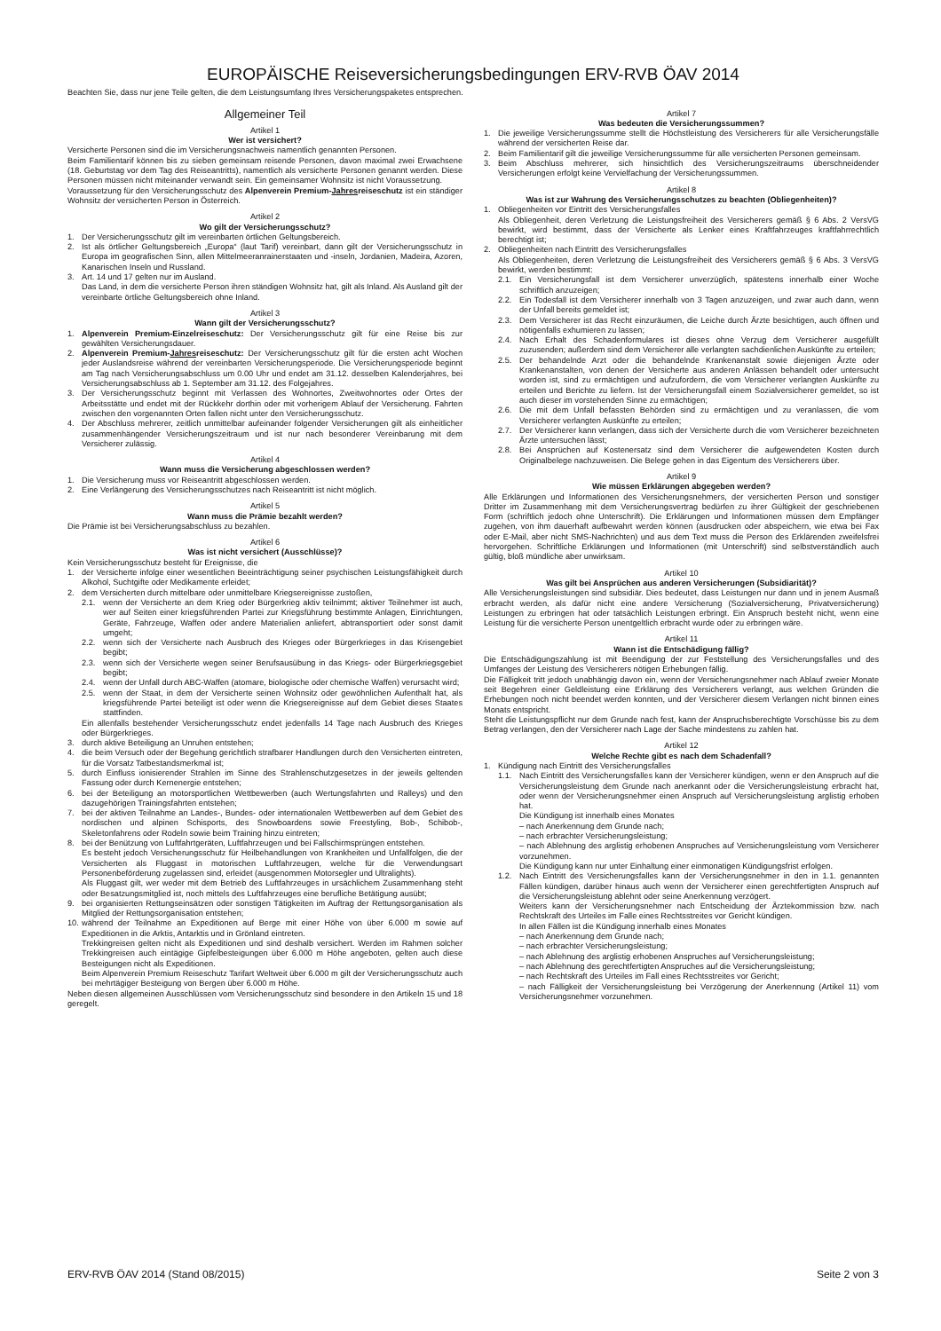EUROPÄISCHE Reiseversicherungsbedingungen ERV-RVB ÖAV 2014
Beachten Sie, dass nur jene Teile gelten, die dem Leistungsumfang Ihres Versicherungspaketes entsprechen.
Allgemeiner Teil
Artikel 1
Wer ist versichert?
Versicherte Personen sind die im Versicherungsnachweis namentlich genannten Personen.
Beim Familientarif können bis zu sieben gemeinsam reisende Personen, davon maximal zwei Erwachsene (18. Geburtstag vor dem Tag des Reiseantritts), namentlich als versicherte Personen genannt werden. Diese Personen müssen nicht miteinander verwandt sein. Ein gemeinsamer Wohnsitz ist nicht Voraussetzung.
Voraussetzung für den Versicherungsschutz des Alpenverein Premium-Jahresreiseschutz ist ein ständiger Wohnsitz der versicherten Person in Österreich.
Artikel 2
Wo gilt der Versicherungsschutz?
1. Der Versicherungsschutz gilt im vereinbarten örtlichen Geltungsbereich.
2. Ist als örtlicher Geltungsbereich „Europa“ (laut Tarif) vereinbart, dann gilt der Versicherungsschutz in Europa im geografischen Sinn, allen Mittelmeeranrainerstaaten und -inseln, Jordanien, Madeira, Azoren, Kanarischen Inseln und Russland.
3. Art. 14 und 17 gelten nur im Ausland.
Das Land, in dem die versicherte Person ihren ständigen Wohnsitz hat, gilt als Inland. Als Ausland gilt der vereinbarte örtliche Geltungsbereich ohne Inland.
Artikel 3
Wann gilt der Versicherungsschutz?
1. Alpenverein Premium-Einzelreiseschutz: Der Versicherungsschutz gilt für eine Reise bis zur gewählten Versicherungsdauer.
2. Alpenverein Premium-Jahresreiseschutz: Der Versicherungsschutz gilt für die ersten acht Wochen jeder Auslandsreise während der vereinbarten Versicherungsperiode. Die Versicherungsperiode beginnt am Tag nach Versicherungsabschluss um 0.00 Uhr und endet am 31.12. desselben Kalenderjahres, bei Versicherungsabschluss ab 1. September am 31.12. des Folgejahres.
3. Der Versicherungsschutz beginnt mit Verlassen des Wohnortes, Zweitwohnortes oder Ortes der Arbeitsstätte und endet mit der Rückkehr dorthin oder mit vorherigem Ablauf der Versicherung. Fahrten zwischen den vorgenannten Orten fallen nicht unter den Versicherungsschutz.
4. Der Abschluss mehrerer, zeitlich unmittelbar aufeinander folgender Versicherungen gilt als einheitlicher zusammenhängender Versicherungszeitraum und ist nur nach besonderer Vereinbarung mit dem Versicherer zulässig.
Artikel 4
Wann muss die Versicherung abgeschlossen werden?
1. Die Versicherung muss vor Reiseantritt abgeschlossen werden.
2. Eine Verlängerung des Versicherungsschutzes nach Reiseantritt ist nicht möglich.
Artikel 5
Wann muss die Prämie bezahlt werden?
Die Prämie ist bei Versicherungsabschluss zu bezahlen.
Artikel 6
Was ist nicht versichert (Ausschlüsse)?
Kein Versicherungsschutz besteht für Ereignisse, die
1. der Versicherte infolge einer wesentlichen Beeinträchtigung seiner psychischen Leistungsfähigkeit durch Alkohol, Suchtgifte oder Medikamente erleidet;
2. dem Versicherten durch mittelbare oder unmittelbare Kriegsereignisse zustoßen,
2.1. wenn der Versicherte an dem Krieg oder Bürgerkrieg aktiv teilnimmt; aktiver Teilnehmer ist auch, wer auf Seiten einer kriegsführenden Partei zur Kriegsführung bestimmte Anlagen, Einrichtungen, Geräte, Fahrzeuge, Waffen oder andere Materialien anliefert, abtransportiert oder sonst damit umgeht;
2.2. wenn sich der Versicherte nach Ausbruch des Krieges oder Bürgerkrieges in das Krisengebiet begibt;
2.3. wenn sich der Versicherte wegen seiner Berufsausübung in das Kriegs- oder Bürgerkriegsgebiet begibt;
2.4. wenn der Unfall durch ABC-Waffen (atomare, biologische oder chemische Waffen) verursacht wird;
2.5. wenn der Staat, in dem der Versicherte seinen Wohnsitz oder gewöhnlichen Aufenthalt hat, als kriegsführende Partei beteiligt ist oder wenn die Kriegsereignisse auf dem Gebiet dieses Staates stattfinden.
Ein allenfalls bestehender Versicherungsschutz endet jedenfalls 14 Tage nach Ausbruch des Krieges oder Bürgerkrieges.
3. durch aktive Beteiligung an Unruhen entstehen;
4. die beim Versuch oder der Begehung gerichtlich strafbarer Handlungen durch den Versicherten eintreten, für die Vorsatz Tatbestandsmerkmal ist;
5. durch Einfluss ionisierender Strahlen im Sinne des Strahlenschutzgesetzes in der jeweils geltenden Fassung oder durch Kernenergie entstehen;
6. bei der Beteiligung an motorsportlichen Wettbewerben (auch Wertungsfahrten und Ralleys) und den dazugehörigen Trainingsfahrten entstehen;
7. bei der aktiven Teilnahme an Landes-, Bundes- oder internationalen Wettbewerben auf dem Gebiet des nordischen und alpinen Schisports, des Snowboardens sowie Freestyling, Bob-, Schibob-, Skeletonfahrens oder Rodeln sowie beim Training hinzu eintreten;
8. bei der Benützung von Luftfahrtgeräten, Luftfahrzeugen und bei Fallschirmsprüngen entstehen.
Es besteht jedoch Versicherungsschutz für Heilbehandlungen von Krankheiten und Unfallfolgen, die der Versicherten als Fluggast in motorischen Luftfahrzeugen, welche für die Verwendungsart Personenbeförderung zugelassen sind, erleidet (ausgenommen Motorsegler und Ultralights).
Als Fluggast gilt, wer weder mit dem Betrieb des Luftfahrzeuges in ursächlichem Zusammenhang steht oder Besatzungsmitglied ist, noch mittels des Luftfahrzeuges eine berufliche Betätigung ausübt;
9. bei organisierten Rettungseinsätzen oder sonstigen Tätigkeiten im Auftrag der Rettungsorganisation als Mitglied der Rettungsorganisation entstehen;
10. während der Teilnahme an Expeditionen auf Berge mit einer Höhe von über 6.000 m sowie auf Expeditionen in die Arktis, Antarktis und in Grönland eintreten.
Trekkingreisen gelten nicht als Expeditionen und sind deshalb versichert. Werden im Rahmen solcher Trekkingreisen auch eintägige Gipfelbesteigungen über 6.000 m Höhe angeboten, gelten auch diese Besteigungen nicht als Expeditionen.
Beim Alpenverein Premium Reiseschutz Tarifart Weltweit über 6.000 m gilt der Versicherungsschutz auch bei mehrtägiger Besteigung von Bergen über 6.000 m Höhe.
Neben diesen allgemeinen Ausschlüssen vom Versicherungsschutz sind besondere in den Artikeln 15 und 18 geregelt.
Artikel 7
Was bedeuten die Versicherungssummen?
1. Die jeweilige Versicherungssumme stellt die Höchstleistung des Versicherers für alle Versicherungsfälle während der versicherten Reise dar.
2. Beim Familientarif gilt die jeweilige Versicherungssumme für alle versicherten Personen gemeinsam.
3. Beim Abschluss mehrerer, sich hinsichtlich des Versicherungszeitraums überschneidender Versicherungen erfolgt keine Vervielfachung der Versicherungssummen.
Artikel 8
Was ist zur Wahrung des Versicherungsschutzes zu beachten (Obliegenheiten)?
1. Obliegenheiten vor Eintritt des Versicherungsfalles
Als Obliegenheit, deren Verletzung die Leistungsfreiheit des Versicherers gemäß § 6 Abs. 2 VersVG bewirkt, wird bestimmt, dass der Versicherte als Lenker eines Kraftfahrzeuges kraftfahrrechtlich berechtigt ist;
2. Obliegenheiten nach Eintritt des Versicherungsfalles
Als Obliegenheiten, deren Verletzung die Leistungsfreiheit des Versicherers gemäß § 6 Abs. 3 VersVG bewirkt, werden bestimmt:
2.1. Ein Versicherungsfall ist dem Versicherer unverzüglich, spätestens innerhalb einer Woche schriftlich anzuzeigen;
2.2. Ein Todesfall ist dem Versicherer innerhalb von 3 Tagen anzuzeigen, und zwar auch dann, wenn der Unfall bereits gemeldet ist;
2.3. Dem Versicherer ist das Recht einzuräumen, die Leiche durch Ärzte besichtigen, auch öffnen und nötigenfalls exhumieren zu lassen;
2.4. Nach Erhalt des Schadenformulares ist dieses ohne Verzug dem Versicherer ausgefüllt zuzusenden; außerdem sind dem Versicherer alle verlangten sachdienlichen Auskünfte zu erteilen;
2.5. Der behandelnde Arzt oder die behandelnde Krankenanstalt sowie diejenigen Ärzte oder Krankenanstalten, von denen der Versicherte aus anderen Anlässen behandelt oder untersucht worden ist, sind zu ermächtigen und aufzufordern, die vom Versicherer verlangten Auskünfte zu erteilen und Berichte zu liefern. Ist der Versicherungsfall einem Sozialversicherer gemeldet, so ist auch dieser im vorstehenden Sinne zu ermächtigen;
2.6. Die mit dem Unfall befassten Behörden sind zu ermächtigen und zu veranlassen, die vom Versicherer verlangten Auskünfte zu erteilen;
2.7. Der Versicherer kann verlangen, dass sich der Versicherte durch die vom Versicherer bezeichneten Ärzte untersuchen lässt;
2.8. Bei Ansprüchen auf Kostenersatz sind dem Versicherer die aufgewendeten Kosten durch Originalbelege nachzuweisen. Die Belege gehen in das Eigentum des Versicherers über.
Artikel 9
Wie müssen Erklärungen abgegeben werden?
Alle Erklärungen und Informationen des Versicherungsnehmers, der versicherten Person und sonstiger Dritter im Zusammenhang mit dem Versicherungsvertrag bedürfen zu ihrer Gültigkeit der geschriebenen Form (schriftlich jedoch ohne Unterschrift). Die Erklärungen und Informationen müssen dem Empfänger zugehen, von ihm dauerhaft aufbewahrt werden können (ausdrucken oder abspeichern, wie etwa bei Fax oder E-Mail, aber nicht SMS-Nachrichten) und aus dem Text muss die Person des Erklärenden zweifelsfrei hervorgehen. Schriftliche Erklärungen und Informationen (mit Unterschrift) sind selbstverständlich auch gültig, bloß mündliche aber unwirksam.
Artikel 10
Was gilt bei Ansprüchen aus anderen Versicherungen (Subsidiarität)?
Alle Versicherungsleistungen sind subsidiär. Dies bedeutet, dass Leistungen nur dann und in jenem Ausmaß erbracht werden, als dafür nicht eine andere Versicherung (Sozialversicherung, Privatversicherung) Leistungen zu erbringen hat oder tatsächlich Leistungen erbringt. Ein Anspruch besteht nicht, wenn eine Leistung für die versicherte Person unentgeltlich erbracht wurde oder zu erbringen wäre.
Artikel 11
Wann ist die Entschädigung fällig?
Die Entschädigungszahlung ist mit Beendigung der zur Feststellung des Versicherungsfalles und des Umfanges der Leistung des Versicherers nötigen Erhebungen fällig.
Die Fälligkeit tritt jedoch unabhängig davon ein, wenn der Versicherungsnehmer nach Ablauf zweier Monate seit Begehren einer Geldleistung eine Erklärung des Versicherers verlangt, aus welchen Gründen die Erhebungen noch nicht beendet werden konnten, und der Versicherer diesem Verlangen nicht binnen eines Monats entspricht.
Steht die Leistungspflicht nur dem Grunde nach fest, kann der Anspruchsberechtigte Vorschüsse bis zu dem Betrag verlangen, den der Versicherer nach Lage der Sache mindestens zu zahlen hat.
Artikel 12
Welche Rechte gibt es nach dem Schadenfall?
1. Kündigung nach Eintritt des Versicherungsfalles
1.1. Nach Eintritt des Versicherungsfalles kann der Versicherer kündigen, wenn er den Anspruch auf die Versicherungsleistung dem Grunde nach anerkannt oder die Versicherungsleistung erbracht hat, oder wenn der Versicherungsnehmer einen Anspruch auf Versicherungsleistung arglistig erhoben hat.
Die Kündigung ist innerhalb eines Monates
– nach Anerkennung dem Grunde nach;
– nach erbrachter Versicherungsleistung;
– nach Ablehnung des arglistig erhobenen Anspruches auf Versicherungsleistung vom Versicherer vorzunehmen.
Die Kündigung kann nur unter Einhaltung einer einmonatigen Kündigungsfrist erfolgen.
1.2. Nach Eintritt des Versicherungsfalles kann der Versicherungsnehmer in den in 1.1. genannten Fällen kündigen, darüber hinaus auch wenn der Versicherer einen gerechtfertigten Anspruch auf die Versicherungsleistung ablehnt oder seine Anerkennung verzögert.
Weiters kann der Versicherungsnehmer nach Entscheidung der Ärztekommission bzw. nach Rechtskraft des Urteiles im Falle eines Rechtsstreites vor Gericht kündigen.
In allen Fällen ist die Kündigung innerhalb eines Monates
– nach Anerkennung dem Grunde nach;
– nach erbrachter Versicherungsleistung;
– nach Ablehnung des arglistig erhobenen Anspruches auf Versicherungsleistung;
– nach Ablehnung des gerechtfertigten Anspruches auf die Versicherungsleistung;
– nach Rechtskraft des Urteiles im Fall eines Rechtsstreites vor Gericht;
– nach Fälligkeit der Versicherungsleistung bei Verzögerung der Anerkennung (Artikel 11) vom Versicherungsnehmer vorzunehmen.
ERV-RVB ÖAV 2014 (Stand 08/2015) Seite 2 von 3